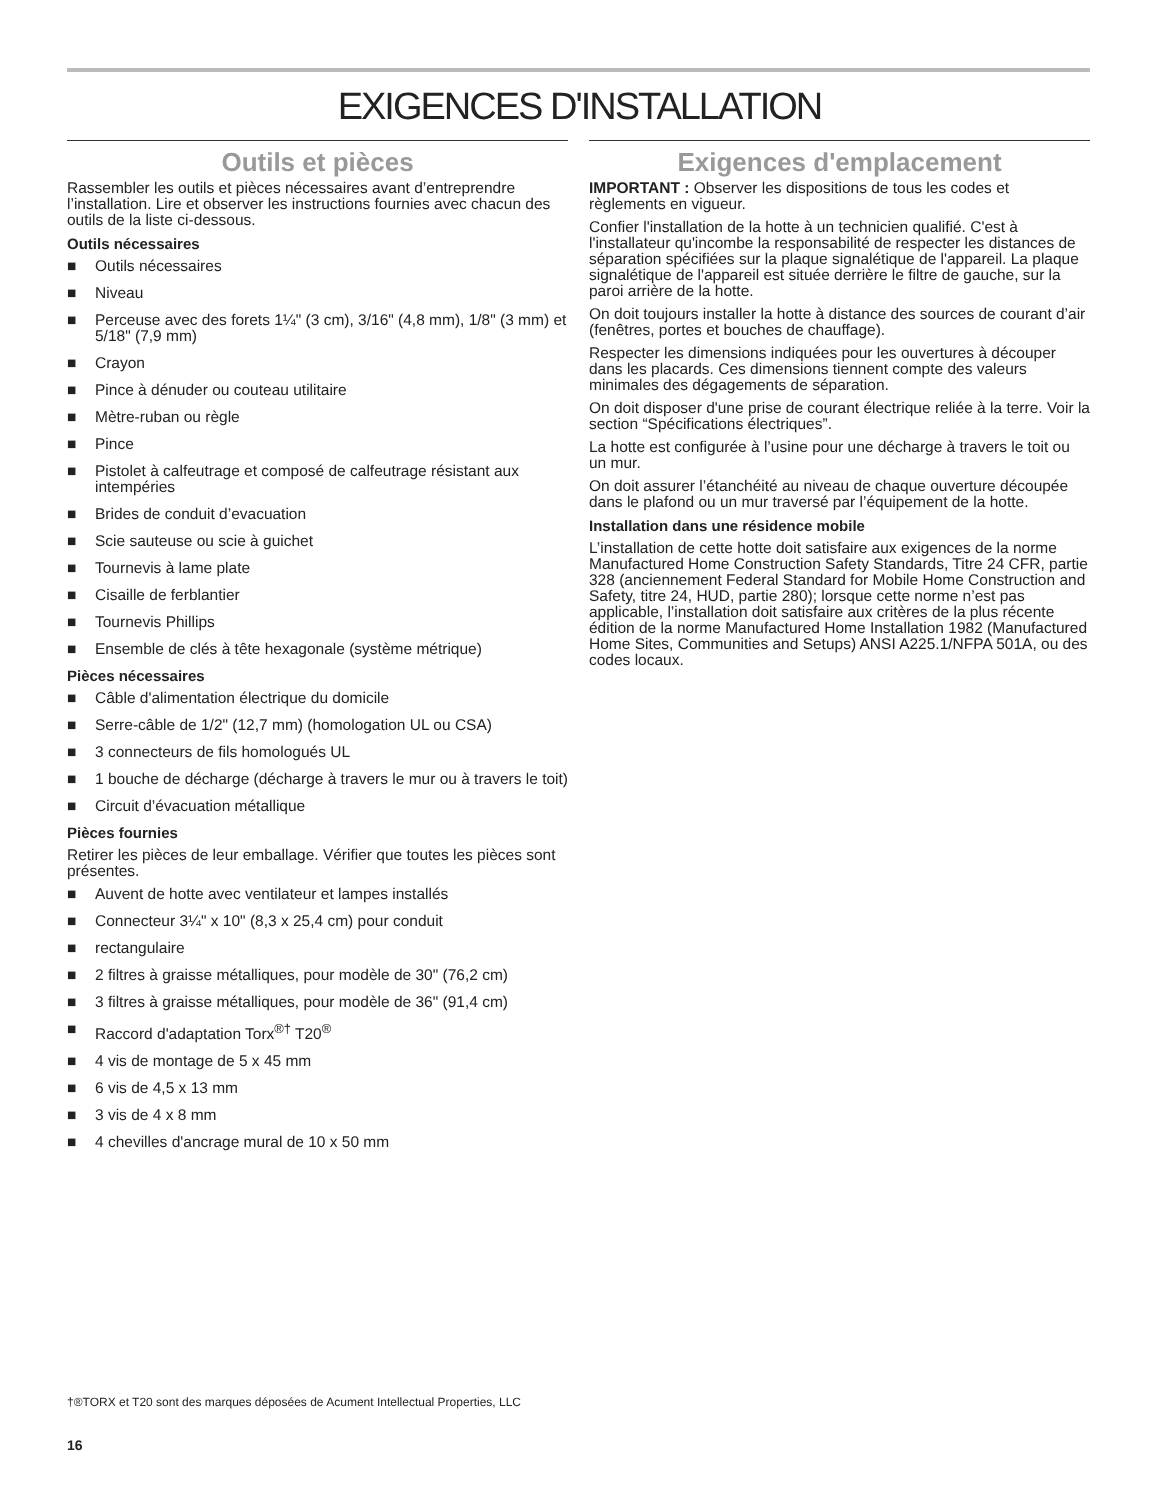EXIGENCES D'INSTALLATION
Outils et pièces
Rassembler les outils et pièces nécessaires avant d’entreprendre l’installation. Lire et observer les instructions fournies avec chacun des outils de la liste ci-dessous.
Outils nécessaires
■ Outils nécessaires
■ Niveau
■ Perceuse avec des forets 1¼" (3 cm), 3/16" (4,8 mm), 1/8" (3 mm) et 5/18" (7,9 mm)
■ Crayon
■ Pince à dénuder ou couteau utilitaire
■ Mètre-ruban ou règle
■ Pince
■ Pistolet à calfeutrage et composé de calfeutrage résistant aux intempéries
■ Brides de conduit d’evacuation
■ Scie sauteuse ou scie à guichet
■ Tournevis à lame plate
■ Cisaille de ferblantier
■ Tournevis Phillips
■ Ensemble de clés à tête hexagonale (système métrique)
Pièces nécessaires
■ Câble d'alimentation électrique du domicile
■ Serre-câble de 1/2" (12,7 mm) (homologation UL ou CSA)
■ 3 connecteurs de fils homologués UL
■ 1 bouche de décharge (décharge à travers le mur ou à travers le toit)
■ Circuit d’évacuation métallique
Pièces fournies
Retirer les pièces de leur emballage. Vérifier que toutes les pièces sont présentes.
■ Auvent de hotte avec ventilateur et lampes installés
■ Connecteur 3¼" x 10" (8,3 x 25,4 cm) pour conduit
■ rectangulaire
■ 2 filtres à graisse métalliques, pour modèle de 30" (76,2 cm)
■ 3 filtres à graisse métalliques, pour modèle de 36" (91,4 cm)
■ Raccord d'adaptation Torx<sup>®†</sup> T20<sup>®</sup>
■ 4 vis de montage de 5 x 45 mm
■ 6 vis de 4,5 x 13 mm
■ 3 vis de 4 x 8 mm
■ 4 chevilles d'ancrage mural de 10 x 50 mm
Exigences d'emplacement
IMPORTANT : Observer les dispositions de tous les codes et règlements en vigueur.
Confier l'installation de la hotte à un technicien qualifié. C'est à l'installateur qu'incombe la responsabilité de respecter les distances de séparation spécifiées sur la plaque signalétique de l'appareil. La plaque signalétique de l'appareil est située derrière le filtre de gauche, sur la paroi arrière de la hotte.
On doit toujours installer la hotte à distance des sources de courant d’air (fenêtres, portes et bouches de chauffage).
Respecter les dimensions indiquées pour les ouvertures à découper dans les placards. Ces dimensions tiennent compte des valeurs minimales des dégagements de séparation.
On doit disposer d'une prise de courant électrique reliée à la terre. Voir la section “Spécifications électriques”.
La hotte est configurée à l’usine pour une décharge à travers le toit ou un mur.
On doit assurer l’étanchéité au niveau de chaque ouverture découpée dans le plafond ou un mur traversé par l’équipement de la hotte.
Installation dans une résidence mobile
L’installation de cette hotte doit satisfaire aux exigences de la norme Manufactured Home Construction Safety Standards, Titre 24 CFR, partie 328 (anciennement Federal Standard for Mobile Home Construction and Safety, titre 24, HUD, partie 280); lorsque cette norme n’est pas applicable, l’installation doit satisfaire aux critères de la plus récente édition de la norme Manufactured Home Installation 1982 (Manufactured Home Sites, Communities and Setups) ANSI A225.1/NFPA 501A, ou des codes locaux.
†®TORX et T20 sont des marques déposées de Acument Intellectual Properties, LLC
16